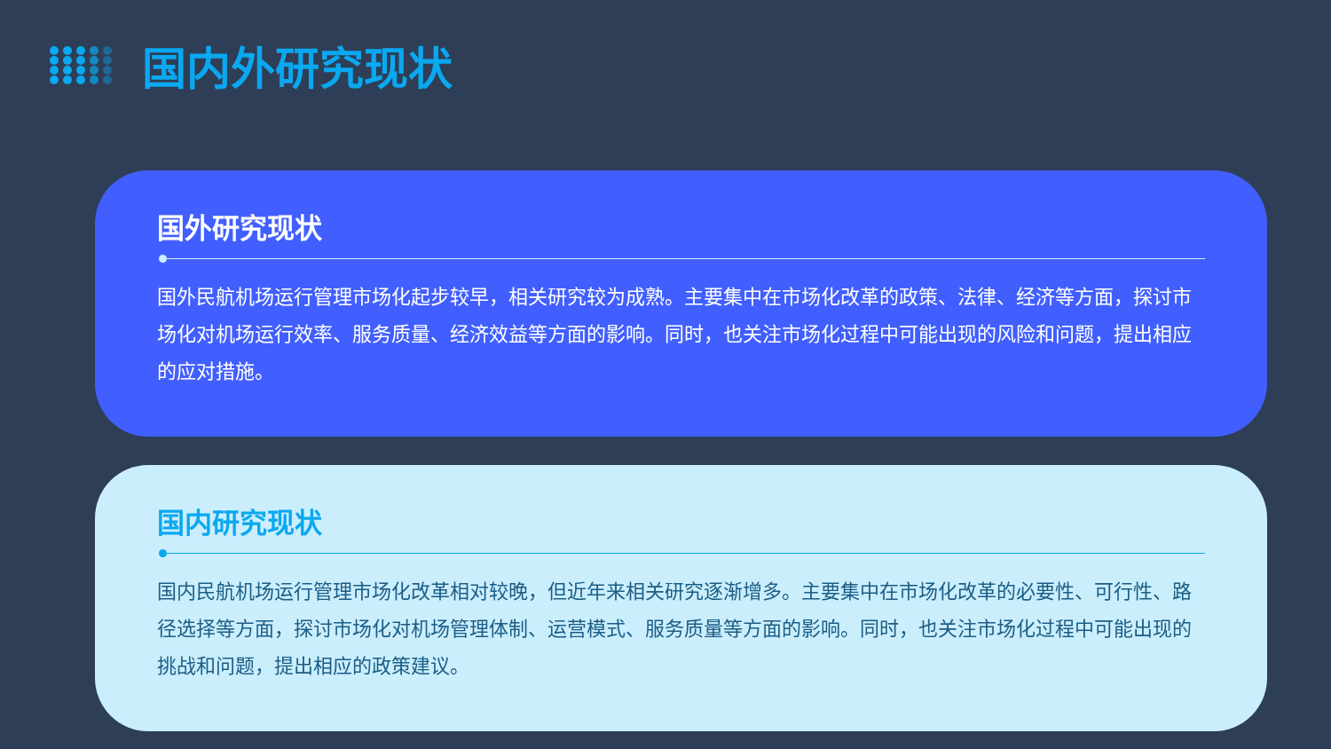国内外研究现状
国外研究现状
国外民航机场运行管理市场化起步较早，相关研究较为成熟。主要集中在市场化改革的政策、法律、经济等方面，探讨市场化对机场运行效率、服务质量、经济效益等方面的影响。同时，也关注市场化过程中可能出现的风险和问题，提出相应的应对措施。
国内研究现状
国内民航机场运行管理市场化改革相对较晚，但近年来相关研究逐渐增多。主要集中在市场化改革的必要性、可行性、路径选择等方面，探讨市场化对机场管理体制、运营模式、服务质量等方面的影响。同时，也关注市场化过程中可能出现的挑战和问题，提出相应的政策建议。